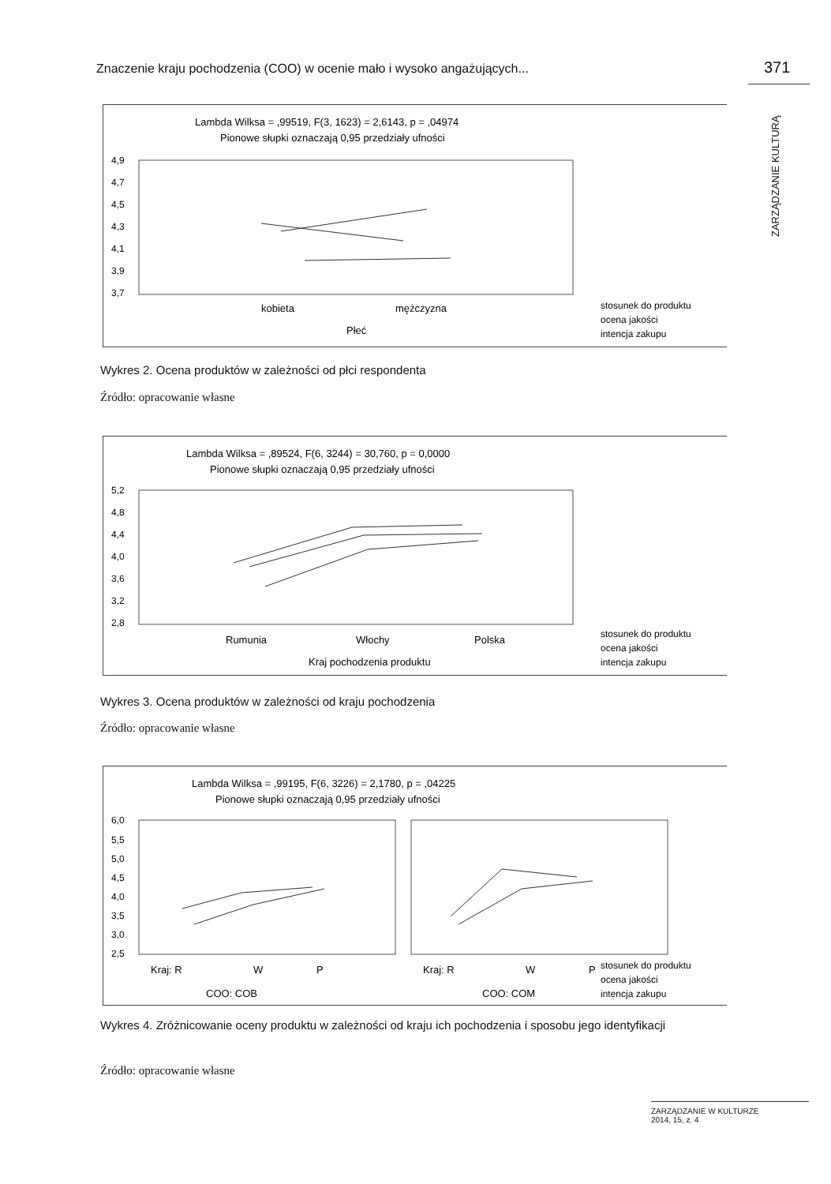Znaczenie kraju pochodzenia (COO) w ocenie mało i wysoko angażujących... 371
ZARZĄDZANIE KULTURĄ
Lambda Wilksa = ,99519, F(3, 1623) = 2,6143, p = ,04974
Pionowe słupki oznaczają 0,95 przedziały ufności
4,9
4,7
4,5
4,3
4,1
3,9
3,7
kobieta
mężczyzna
Płeć
stosunek do produktu
ocena jakości
intencja zakupu
Wykres 2. Ocena produktów w zależności od płci respondenta
Źródło: opracowanie własne
Lambda Wilksa = ,89524, F(6, 3244) = 30,760, p = 0,0000
Pionowe słupki oznaczają 0,95 przedziały ufności
5,2
4,8
4,4
4,0
3,6
3,2
2,8
Rumunia
Włochy
Polska
Kraj pochodzenia produktu
stosunek do produktu
ocena jakości
intencja zakupu
Wykres 3. Ocena produktów w zależności od kraju pochodzenia
Źródło: opracowanie własne
Lambda Wilksa = ,99195, F(6, 3226) = 2,1780, p = ,04225
Pionowe słupki oznaczają 0,95 przedziały ufności
6,0
5,5
5,0
4,5
4,0
3,5
3,0
2,5
Kraj: R
W
P
Kraj: R
W
P
COO: COB
COO: COM
stosunek do produktu
ocena jakości
intencja zakupu
Wykres 4. Zróżnicowanie oceny produktu w zależności od kraju ich pochodzenia i sposobu jego identyfikacji
Źródło: opracowanie własne
ZARZĄDZANIE W KULTURZE
2014, 15, z. 4